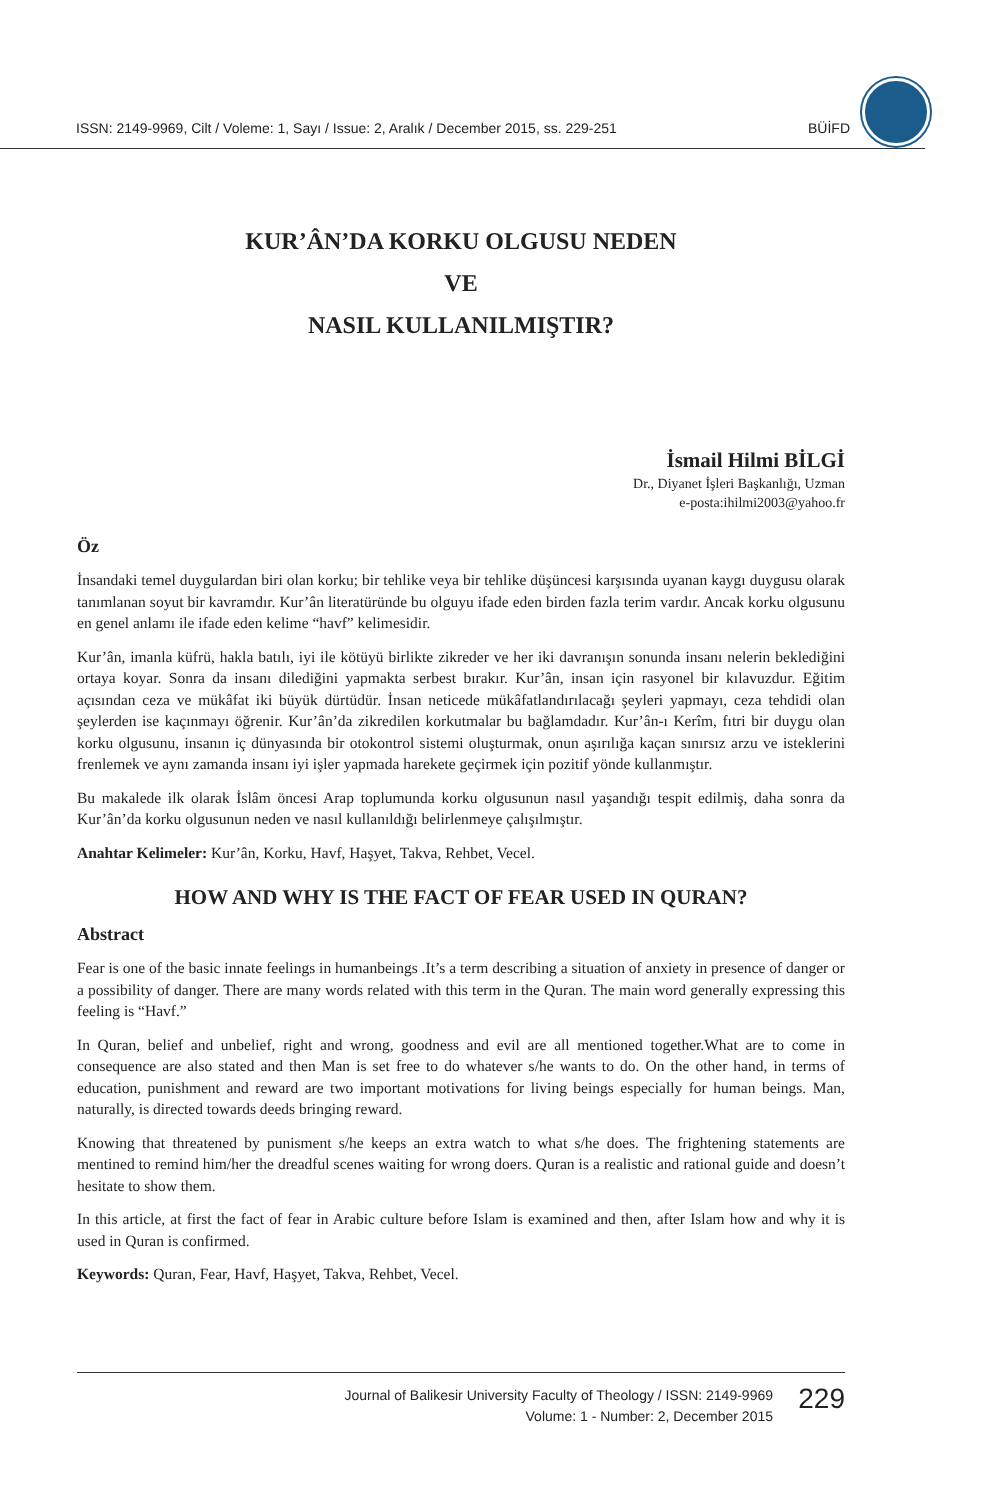ISSN: 2149-9969, Cilt / Voleme: 1, Sayı / Issue: 2, Aralık / December 2015, ss. 229-251 BÜİFD
KUR’ÂN’DA KORKU OLGUSU NEDEN
VE
NASIL KULLANILMIŞTIR?
İsmail Hilmi BİLGİ
Dr., Diyanet İşleri Başkanlığı, Uzman
e-posta:ihilmi2003@yahoo.fr
Öz
İnsandaki temel duygulardan biri olan korku; bir tehlike veya bir tehlike düşüncesi karşısında uyanan kaygı duygusu olarak tanımlanan soyut bir kavramdır. Kur’ân literatüründe bu olguyu ifade eden birden fazla terim vardır. Ancak korku olgusunu en genel anlamı ile ifade eden kelime “havf” kelimesidir.
Kur’ân, imanla küfrü, hakla batılı, iyi ile kötüyü birlikte zikreder ve her iki davranışın sonunda insanı nelerin beklediğini ortaya koyar. Sonra da insanı dilediğini yapmakta serbest bırakır. Kur’ân, insan için rasyonel bir kılavuzdur. Eğitim açısından ceza ve mükâfat iki büyük dürtüdür. İnsan neticede mükâfatlandırılacağı şeyleri yapmayı, ceza tehdidi olan şeylerden ise kaçınmayı öğrenir. Kur’ân’da zikredilen korkutmalar bu bağlamdadır. Kur’ân-ı Kerîm, fıtri bir duygu olan korku olgusunu, insanın iç dünyasında bir otokontrol sistemi oluşturmak, onun aşırılığa kaçan sınırsız arzu ve isteklerini frenlemek ve aynı zamanda insanı iyi işler yapmada harekete geçirmek için pozitif yönde kullanmıştır.
Bu makalede ilk olarak İslâm öncesi Arap toplumunda korku olgusunun nasıl yaşandığı tespit edilmiş, daha sonra da Kur’ân’da korku olgusunun neden ve nasıl kullanıldığı belirlenmeye çalışılmıştır.
Anahtar Kelimeler: Kur’ân, Korku, Havf, Haşyet, Takva, Rehbet, Vecel.
HOW AND WHY IS THE FACT OF FEAR USED IN QURAN?
Abstract
Fear is one of the basic innate feelings in humanbeings .It’s a term describing a situation of anxiety in presence of danger or a possibility of danger. There are many words related with this term in the Quran. The main word generally expressing this feeling is “Havf.”
In Quran, belief and unbelief, right and wrong, goodness and evil are all mentioned together.What are to come in consequence are also stated and then Man is set free to do whatever s/he wants to do. On the other hand, in terms of education, punishment and reward are two important motivations for living beings especially for human beings. Man, naturally, is directed towards deeds bringing reward.
Knowing that threatened by punisment s/he keeps an extra watch to what s/he does. The frightening statements are mentined to remind him/her the dreadful scenes waiting for wrong doers. Quran is a realistic and rational guide and doesn’t hesitate to show them.
In this article, at first the fact of fear in Arabic culture before Islam is examined and then, after Islam how and why it is used in Quran is confirmed.
Keywords: Quran, Fear, Havf, Haşyet, Takva, Rehbet, Vecel.
Journal of Balikesir University Faculty of Theology / ISSN: 2149-9969
Volume: 1 - Number: 2, December 2015
229